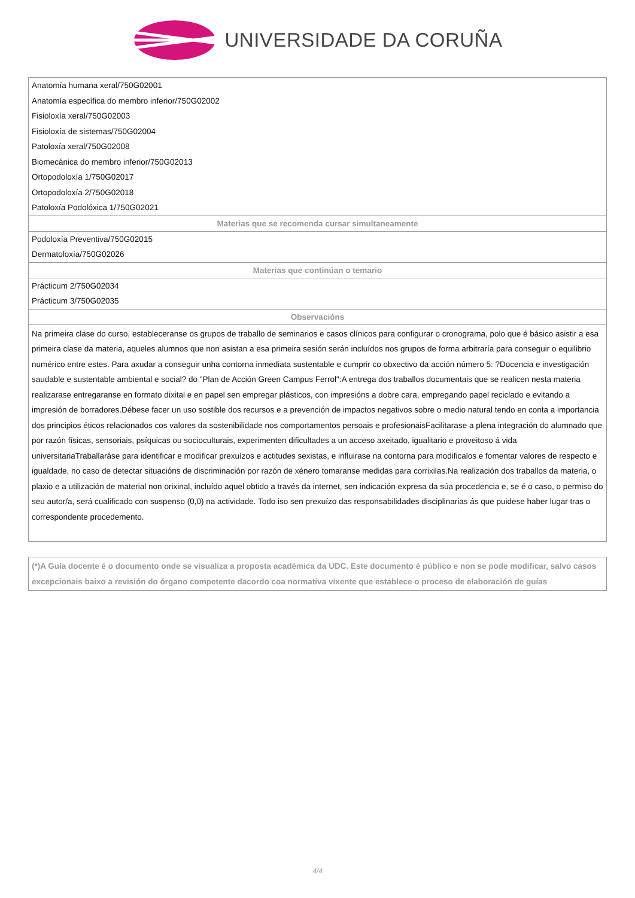UNIVERSIDADE DA CORUÑA
| Anatomía humana xeral/750G02001 |
| Anatomía específica do membro inferior/750G02002 |
| Fisioloxía xeral/750G02003 |
| Fisioloxía de sistemas/750G02004 |
| Patoloxía xeral/750G02008 |
| Biomecánica do membro inferior/750G02013 |
| Ortopodoloxía 1/750G02017 |
| Ortopodoloxía 2/750G02018 |
| Patoloxía Podolóxica 1/750G02021 |
| Materias que se recomenda cursar simultaneamente |
| Podoloxía Preventiva/750G02015 |
| Dermatoloxía/750G02026 |
| Materias que continúan o temario |
| Prácticum 2/750G02034 |
| Prácticum 3/750G02035 |
| Observacións |
| Na primeira clase do curso, estableceranse os grupos de traballo de seminarios e casos clínicos para configurar o cronograma, polo que é básico asistir a esa primeira clase da materia, aqueles alumnos que non asistan a esa primeira sesión serán incluídos nos grupos de forma arbitraría para conseguir o equilibrio numérico entre estes. Para axudar a conseguir unha contorna inmediata sustentable e cumprir co obxectivo da acción número 5: ?Docencia e investigación saudable e sustentable ambiental e social? do "Plan de Acción Green Campus Ferrol":A entrega dos traballos documentais que se realicen nesta materia realizarase entregaranse en formato dixital e en papel sen empregar plásticos, con impresións a dobre cara, empregando papel reciclado e evitando a impresión de borradores.Débese facer un uso sostible dos recursos e a prevención de impactos negativos sobre o medio natural tendo en conta a importancia dos principios éticos relacionados cos valores da sostenibilidade nos comportamentos persoais e profesionaisFacilitarase a plena integración do alumnado que por razón físicas, sensoriais, psíquicas ou socioculturais, experimenten dificultades a un acceso axeitado, igualitario e proveitoso á vida universitariaTraballaráse para identificar e modificar prexuízos e actitudes sexistas, e influirase na contorna para modificalos e fomentar valores de respecto e igualdade, no caso de detectar situacións de discriminación por razón de xénero tomaranse medidas para corrixilas.Na realización dos traballos da materia, o plaxio e a utilización de material non orixinal, incluído aquel obtido a través da internet, sen indicación expresa da súa procedencia e, se é o caso, o permiso do seu autor/a, será cualificado con suspenso (0,0) na actividade. Todo iso sen prexuízo das responsabilidades disciplinarias ás que puidese haber lugar tras o correspondente procedemento. |
(*)A Guía docente é o documento onde se visualiza a proposta académica da UDC. Este documento é público e non se pode modificar, salvo casos excepcionais baixo a revisión do órgano competente dacordo coa normativa vixente que establece o proceso de elaboración de guías
4/4